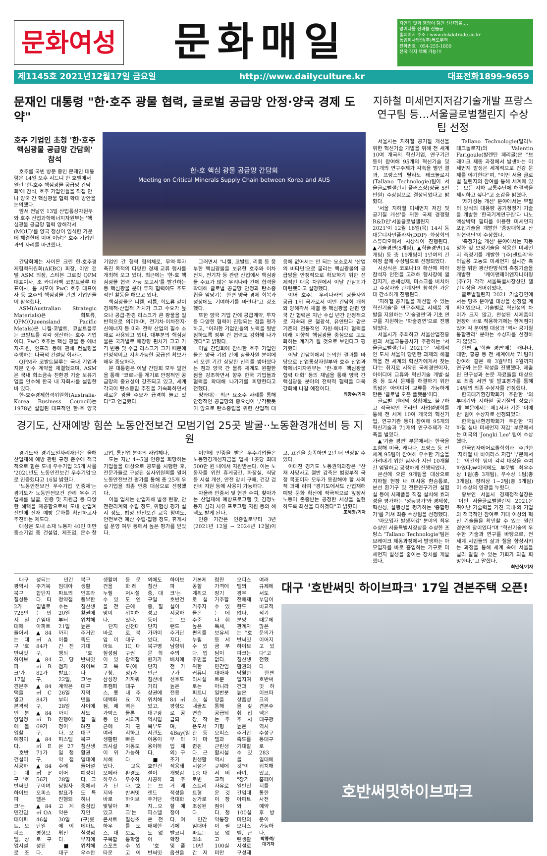문화여성
문화매일
자연의 맛과 영양이 담긴 신선함을,,,,
명이나물 산마늘 산돌금
홈페이지 주소 : www.dokdotrade.co.kr
농업회사법인(주)독도무역
전화번호 : 054-255-1800
전국 각지 택배 가능!!!
제1145호 2021년12월17일 금요일 http://www.dailyculture.kr 대표전화1899-9659
문재인 대통령 "한·호주 광물 협력, 글로벌 공급망 안정·양국 경제 도약"
호주 기업인 초청 '한·호주 핵심광물 공급망 간담회' 참석
호주를 국빈 방문 중인 문재인 대통령은 14일 오후 시드니 한 호텔에서 열린 '한-호주 핵심광물 공급망 간담회'에 참석, 호주 기업인들을 직접 만나 양국 간 핵심광물 협력 확대 방안을 논의했다.
앞서 전날인 13일 산업통상자원부와 호주 산업과학에너지자원부는 '핵심광물 공급망 협력 양해각서(MOU)'를 양국 정상이 임석한 가운데 체결한데 이어 이날은 호주 기업인과의 자리를 마련했다.
한-호 핵심 광물 공급망 간담회
Meeting on Critical Minerals Supply Chain between Korea and AUS
간담회에는 사이몬 크린 한-호주경제협력위원회(AKBC) 회장, 이안 갠덜 ASM 의장, 스티븐 그로컷 QPM 대표이사, 조 카디라벡 코발트블루 대표이사, 톰 시모어 PwC 호주 대표이사 등 호주의 핵심광물 관련 기업인들이 참석했다.
ASM(Australian Strategic Materials)은 희토류, QPM(Queensland Pacific Metals)은 니켈·코발트, 코발트블루는 코발트를 각각 생산하는 호주 기업이다. PwC 호주는 핵심 광물 등 에너지·자원, 인프라 등에 관해 컨설팅을 수행하는 다국적 컨설팅 회사다.
QPM과 코발트블루는 국내 기업과 지분 인수 계약을 체결했으며, ASM은 국내 희소금속 친환경 기술 보유기업을 인수해 한국 내 자회사를 설립한 바 있다.
한-호주경제협력위원회(Australia-Korea Business Council)는 1978년 설립된 대표적인 한-호 양국 기업인 간 협력 협의체로, 무역·투자 촉진 목적의 다양한 경제 교류 행사를 개최해 오고 있다. 최근에는 '한-호 핵심광물 협력 가능 보고서'를 발간하는 등 핵심광물 분야 투자 협력에도 주도적인 활동을 해오고 있다.
핵심광물은 니켈, 리튬, 희토류 같이 경제적·산업적 가치가 크고 수요가 높으나 공급·환경 리스크가 큰 광물을 일반적으로 의미하며, 전기차·이차전지·신에너지 등 미래 전략 산업의 필수 소재로 사용되고 있다. 대부분의 핵심광물은 국가별로 매장량 편차가 크고 가격 변동 및 수급 리스크가 크기 때문에 안정적이고 지속가능한 공급선 확보가 매우 중요하다.
문 대통령은 이날 간담회 모두 발언을 통해 "코로나를 계기로 안정적인 공급망의 중요성이 강조되고 있고, 세계 각국이 탄소중립 추진을 가속화하면서 새로운 광물 수요가 급격히 늘고 있다"고 언급했다.
그러면서 "니켈, 코발트, 리튬 등 풍부한 핵심광물을 보유한 호주와 이차전지, 전기차 등 관련 산업에서 핵심광물 수요가 많은 우리나라 간에 협력을 확대해 글로벌 공급망 안정과 탄소중립을 앞당기는 한편 양국 경제 회복과 성장에도 기여하기를 바란다"고 강조했다.
또한 양국 기업 간에 공급계약, 투자 등 다양한 협력이 진행되는 점을 평가하고, "이러한 기업인들의 노력을 뒷받침하도록 정부 간 협력도 강화해 나가겠다"고 밝혔다.
이날 간담회에 참석한 호주 기업인들은 양국 기업 간에 광물자원 분야에서 오랜 기간 상당한 신뢰를 쌓아왔다는 점과 양국 간 물류 체계도 원활한 점을 강조하면서 향후 한국 기업들과 협력을 확대해 나가기를 희망한다고 전했다.
청와대는 최근 요소수 사례를 통해 안정적인 공급망의 중요성이 부각됐듯이 앞으로 탄소중립을 위한 산업적 대응에 없어서는 안 되는 요소로서 '산업의 비타민'으로 불리는 핵심광물의 공급망을 안정적으로 확보하기 위한 선제적인 대응 차원에서 이날 간담회가 마련됐다고 설명했다.
이어 호주는 우리나라의 광물자원 공급 1위 국가로서 이번 간담회 개최와 양해각서 체결 등 핵심광물 관련 양국 간 협력은 지난 수십 년간 안정적으로 지속돼 온 철광석, 유연탄과 같은 기존의 전통적인 자원·에너지 협력을 미래 지향적 핵심광물 중심으로 고도화하는 계기가 될 것으로 보인다고 평가했다.
이날 간담회에서 논의한 결과를 바탕으로 산업통상자원부와 호주 산업과학에너지자원부는 '한-호주 핵심광물 협력 대화' 등의 채널을 통해 양국 간 핵심광물 분야의 전략적 협력을 더욱 강화해 나갈 예정이다.
최광수/기자
경기도, 산재예방 힘쓴 노동안전보건 모범기업 25곳 발굴··노동환경개선비 등 지원
경기도와 경기도일자리재단은 올해 산업재해 예방 관련 규정 준수에 적극적으로 힘쓴 도내 우수기업 25개 사를 '2021년도 노동안전보건 우수기업'으로 인증했다고 16일 밝혔다.
'노동안전보건 우수기업 인증제'는 경기도가 노동안전보건 관리 우수 기업체를 발굴, 인증 및 지원금 등 다양한 혜택을 제공함으로써 도내 산업계 전반에 산재 예방 문화를 확산하고자 추진하는 제도다.
대상은 도내 소재 노동자 40인 미만 중소기업 중 건설업, 제조업, 운수·창고업, 통신업 분야의 사업체다.
도는 지난 4~5월 인증을 희망하는 기업들을 대상으로 공모를 시행한 후, 전문가들로 구성된 심사위원회를 열어 노동안전보건 평가를 통해 총 25개 우수기업을 최종 인증 대상으로 선정했다.
이들 업체는 산업재해 발생 현황, 안전관리계획 수립 정도, 위험성 평가 실시 정도, 법정 안전보건 교육 참여도, 안전보건 예산 수립·집행 정도, 휴게시설 운영 여부 등에서 높은 평가를 받았다.
이번에 인증을 받은 우수기업들은 노동환경개선자금을 업체 1곳당 최대 500만 원 내에서 지원받는다. 이는 노동자를 위한 휴게공간, 화장실, 식당 등 시설 개선, 안전 장비 구매, 건강 검진비 지원 등에 사용이 가능하다.
아울러 인증서 및 현판 수여, 찾아가는 산업재해 예방프로그램 및 감정노동자 심리 치유 프로그램 지원 등의 혜택도 받게 된다.
인증 기간은 인증일로부터 3년(2021년 12월 ~ 2024년 12월)이고, 요건을 충족하면 2년 더 연장할 수 있다.
이태진 경기도 노동권익과장은 "산재 사망사고 절반 감축은 범정부적 국정 목표이자 모두가 동참해야 할 사회적 과제"라며 "경기도에서도 산업재해 예방 문화 확산에 적극적으로 앞장서 노동이 존중받는 공정한 세상을 실현하도록 최선을 다하겠다"고 밝혔다.
조혜영/기자
지하철 미세먼지저감기술개발 프랑스연구팀 등…서울글로벌챌린지 수상팀 선정
서울시는 지하철 공기질 개선을 위한 혁신기술 개발을 위해 전 세계 10여 개국의 혁신기업, 연구기관 등이 참여해 95개의 혁신기술 및 71개의 연구주제가 각축을 벌인 결과, 프랑스의 탈라노 테크놀로지(Tallano Technologie)팀이 서울글로벌챌린지 플러스상(상금 5천만원) 수상팀으로 결정되었다고 밝혔다.
'서울 지하철 미세먼지 저감 및 공기질 개선'을 위한 국제 경쟁형 R&D인'서울글로벌챌린지 2021'이 12월 16일(목) 14시 동대문디자인플라자(DDP) 화상회의 스튜디오에서 시상식이 진행된다. ▲기술경연(5개팀), ▲학술경연(14개팀) 등 총 19개팀이 1년여의 긴 여정 끝에 수상팀으로 선정되었다.
시상식은 코로나19 확산에 따라 참석자 안전을 고려해 행사장에 열감지기, 손세성제, 마스크를 비치하고 수상자와 관계자만 참석한 가운데 간소하게 진행된다.
'지하철 공기질을 개선할 수 있는 혁신기술'을 연구주제로 시제품 개발을 지원하는 '기술경연'과 기초 연구를 지원하는 '학술경연'으로 진행되었다.
서울시가 주최하고 서울산업진흥원과 서울교통공사가 주관하는 '서울글로벌챌린지 2021'은 '세계적인 도시 서울이 당면한 과제의 해결책을 전 세계의 혁신가에게서 찾는다'는 취지로 시작된 국제경연이자,아이디어 교류와 혁신기술 개발·실증 등 도시 문제를 해결하기 위한 폭넓은 아이디어 교류를 가능하게 만든 '글로벌 오픈 플랫폼'이다.
글로벌 팬데믹 상황에도 불구하고 적극적인 온라인 사업설명회를 통해 전 세계 10여 개국의 혁신기업, 연구기관 등이 참여해 95개의 혁신기술과 71개의 연구주제가 각축을 벌였다.
▲'기술 경연' 부문에서는 한국을 포함해 미국, 캐나다, 프랑스 등 전 세계 95팀이 참여해 우수한 기술을 가려내기 위한 심사가 지난 10개월간 엄밀하고 공정하게 진행되었다.
본선에 오른 9개팀을 대상으로 지하철 현장 내 미사용 환승통로, 본선 환기구 및 전문연구기관 실험실 등에 시제품을 직접 설치해 효과성을 평가하는 '성능평가'와 경제성, 혁신성, 실행성을 평가하는 '종합평가'를 거쳐 최종 수상팀을 선정했다.
'마모입자 발생저감' 분야의 최우수상인 서울특별시장상을 수상한 프랑스 'Tallano Technologie'팀은 브레이크 제동과정에서 발생하는 마모입자를 바로 흡입하는 기구로 미세먼지 발생을 줄이는 장치를 개발했다.
Tallano Technologie(탈라노 테크놀로지)의 Valentin Farigoule(발렌틴 페리굴)은 "브레이크 제동 과정에서 발생하는 미세먼지 발생은 세계적으로 건강 문제를 야기한다"며, "이번 서울 글로벌 챌린지의 참여를 통해 세계에 있는 모든 지하 교통수단에 해결책을 제시하고 싶다"고 소감을 밝혔다.
'제거성능 개선' 분야에서는 무필터 방식의 대용량 공기청정기 기술을 개발한 '한국기계연구원'과 나노액상박막 필터를 이용한 미세먼지 포집기술을 개발한 '중앙대학교 산학협력단'이 수상했다.
'측정기술 개선' 분야에서는 자동정화 및 보정기술을 적용한 미세먼지 측정기를 개발한 '(주)센트리'와 터널용 고농도 미세먼지 실시간 측정을 위한 광산란방식의 측정기술을 개발한 '케이앤제이엔지니어링(주)'가 각각 서울특별시장상인 챌린지상을 거머쥐었다.
글로벌챌린지 2021 기술경연에서는 당초 분야별 대상을 선정할 계획이었으나, 기술별로 혁신성의 차이가 크지 않고, 완성된 시제품이 현장에 바로 적용하기에는 한계점이 있어 각 분야별 대상과 '역사 공기질 통합관리' 분야는 수상자를 선정하지 않았다.
한편 ▲'학술 경연'에는 캐나다, 대만, 홍콩 등 전 세계에서 71팀이 참여해 같은 해 3월부터 9월까지 연구와 논문 작성을 진행했다. 제출된 연구성과 논문 자료들을 대상으로 최종 서면 및 발표평가를 통해 14팀의 최종 수상자를 선정했다.
한국대기환경학회가 주관한 '외부대기와 지하철 공기질의 상호관계' 부문에서는 제1저자 기준 '이예완' 팀이 수상자로 선정되었다.
한국실내환경학회가 주관한 '지하철 실내 미세먼지 저감' 부문에서는 미국의 'Jongki Lee' 팀이 수상했다.
한국입자에어로졸학회과 주관한 '지하철 내 바이러스 저감' 부문에서는 '이건희' 팀이 각각 대상을 수여하였다.₩이외에도 부문별 최우수상 1팀(총 3개팀), 우수상 1팀(총 3개팀), 장려상 1~2팀(총 5개팀)이 수상의 영광을 누렸다.
황보연 서울시 경제정책실장은 "이번 서울글로벌챌린지 2021은 뛰어난 기술력을 가진 국내·외 기업의 적극적인 참여로 기대 이상의 혁신 기술들을 확인할 수 있는 열린 경연의 장이었다"며 "혁신기술의 우수한 기술과 연구를 바탕으로, 전 세계 시민들의 삶과 질을 향상시키는 과정을 통해 세계 속에 서울을 널리 알릴 수 있는 기회가 되길 희망한다."고 말했다.
최만식/기자
대구광역시 북구 칠성동2가 725번지 일대에 들어서는 대구 '호반써밋 하이브파크'가 17일 견본주택을 열고 본격적인 분양일정에 돌입할 예정이다.
호반건설이 시공하는 대구 '호반써밋 하이브파크'는 민간임대아파트, 오피스텔, 상업시설로 조성되는 주거복합단지다. 타입별로는 민간임대아파트 ▲84㎡A 84가구, ▲84㎡B 82가구, ▲84㎡C 84가구, ▲84㎡D 69가구, ▲84㎡E 71가구, ▲84㎡F 56가구이며 오피스텔은 ▲84㎡OA 46실 단일 평형으로 구성된다.
민간임대아파트의 청약접수는 20일부터 21일까지 이틀 간 진행되고, 당첨자 발표는 22일, 계약은 26일부터 28일까지 진행예정이다. 오피스텔은 27일 청약 접수에 이어 28일 당첨자 발표가 진행되고 계약은 30일에 이뤄진다.
■ 대구 북구 생활 인프라 풍부한 침산생활권에 위치해 높은 주거만족도 기대
'호반써밋 하이브파크'는 대구 지역 민들 사이에서도 잘 알려진 대구 북구 침산생활권 일대에 들어설 예정이다. 그 중에서도 특히나 중심입지인 (구)롯데마트 칠성점 부지에 위치해 우수한 생활여건을 누릴 수 있을 전망이다.
단지 바로 앞 이마트 칠성점이 있고 북구청, 삼성창조캠퍼스, 롯데백화점, 메가박스 등 인근에 여러 생활편의시설이 위치해 있다. 오페라하우스가 단지와 바로 맞닿아 있고 콘서트하우스, 대구복합스포츠타운 등 문화·레저시설도 인근에 위치해 있다. 신천대로, 북대구IC, 대구권 광역철도(예정)가 가까워 대구 내 주요 지역은 물론 시외까지 편리하고 빠른 이동도 가능하다.
교육환경도 우수하다. '호반써밋 하이브파크'는 칠성초를 도보로 통학할 수 있고 이 외에도 침산중, 대구일중, 칠성고 등이 단지 가까이 있다. 북구명문 학원가가 단지 인근 침산네거리 상권에 위치해 있고, 대구광역시립북부도서관도 이용이 용이하다.
■ 호반건설이 시공하는 브랜드 주거단지…오피스텔은 전매제한도 없어
'호반써밋 하이브파크'는 호반건설이 시공하는 브랜드 주거단지다. 남향위주의 배치에 전 가구가 선호도 높은 전용 84㎡ 평형으로 공급되며, 4Bay(일부 타입 제외) 구조가 적용돼 개방감과 주거 쾌적성을 극대화할 예정이다. 여기에 발코니 확장 및 풀옵션을 기본제공할 계획으로 실거주자들은 수준 높은 편의를 누릴 수 있다. 입주민을 위한 커뮤니티시설로는 피트니스, 실내골프연습장, 작은도서관 등이 마련된다. 근린생활시설은 1층 대로변 스트리트형 상가로 조성된다.
민간임대아파트는 최소 10년간 저렴한 가격에 장기 거주할 수 있는 데다 취득세, 보유세 등 세금 부담이 없다. 민간임대아파트뿐 아니라 일반분양을 통해 공급되는 주거형 오피스텔과 근린생활시설 역시 규제에서 비교적 자유로운 것이 장점이다. 청약통장이 필요 없고 100실 미만 오피스텔의 경우 전매제한도 없다.분양 관계자는 "호반써밋 하이브파크는 침산생활권의 탁월한 입지여건과 높은 상품성을 갖춰 입주 시 높은 주거만족도를 기대할 수 있을 것"이라며, "장기일반민간임대아파트와 100실 미만의 오피스텔, 근린생활시설로 구성돼 여러 규제에서도 부담이 비교적 적기 때문에 많은 문의가 이어지고 있다"고 전했다.
한편 호반써밋 하이브파크의 견본주택은 대구광역시 수성구 동대구로 283 일대에 위치해 있고, 홈페이지를 통한 사전 예약 후 방문이 가능하다.
박류석/대기자
대구 '호반써밋 하이브파크' 17일 견본주택 오픈!
호반써밋하이브파크